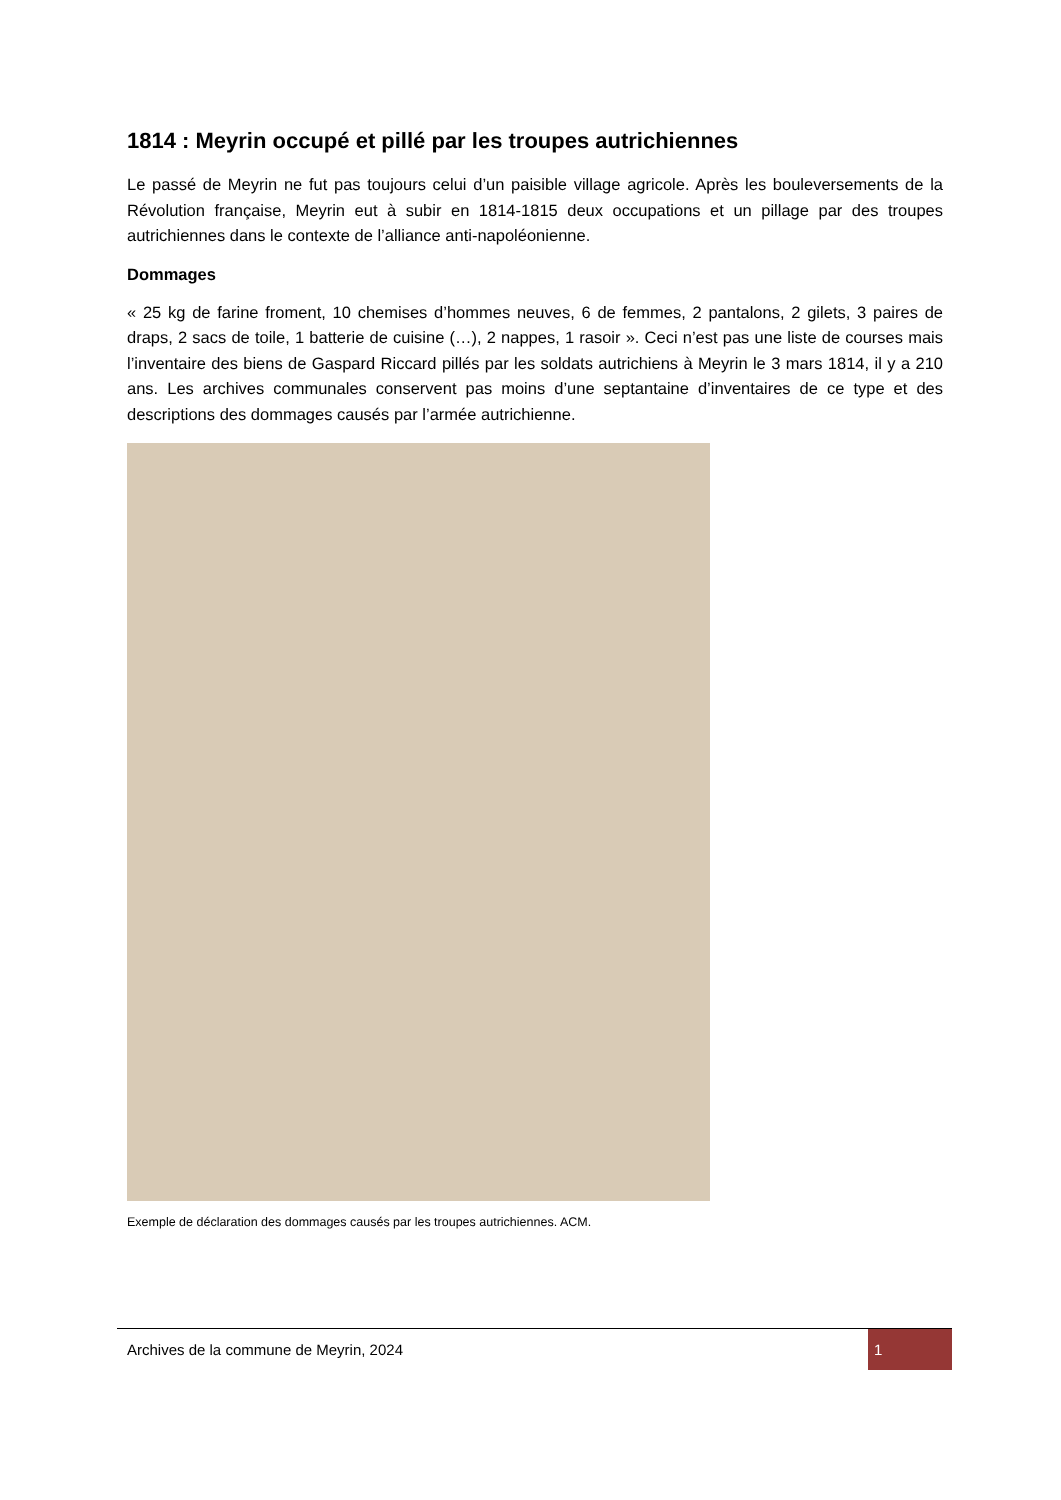1814 : Meyrin occupé et pillé par les troupes autrichiennes
Le passé de Meyrin ne fut pas toujours celui d’un paisible village agricole. Après les bouleversements de la Révolution française, Meyrin eut à subir en 1814-1815 deux occupations et un pillage par des troupes autrichiennes dans le contexte de l’alliance anti-napoléonienne.
Dommages
« 25 kg de farine froment, 10 chemises d’hommes neuves, 6 de femmes, 2 pantalons, 2 gilets, 3 paires de draps, 2 sacs de toile, 1 batterie de cuisine (…), 2 nappes, 1 rasoir ». Ceci n’est pas une liste de courses mais l’inventaire des biens de Gaspard Riccard pillés par les soldats autrichiens à Meyrin le 3 mars 1814, il y a 210 ans. Les archives communales conservent pas moins d’une septantaine d’inventaires de ce type et des descriptions des dommages causés par l’armée autrichienne.
Exemple de déclaration des dommages causés par les troupes autrichiennes. ACM.
Archives de la commune de Meyrin, 2024 1